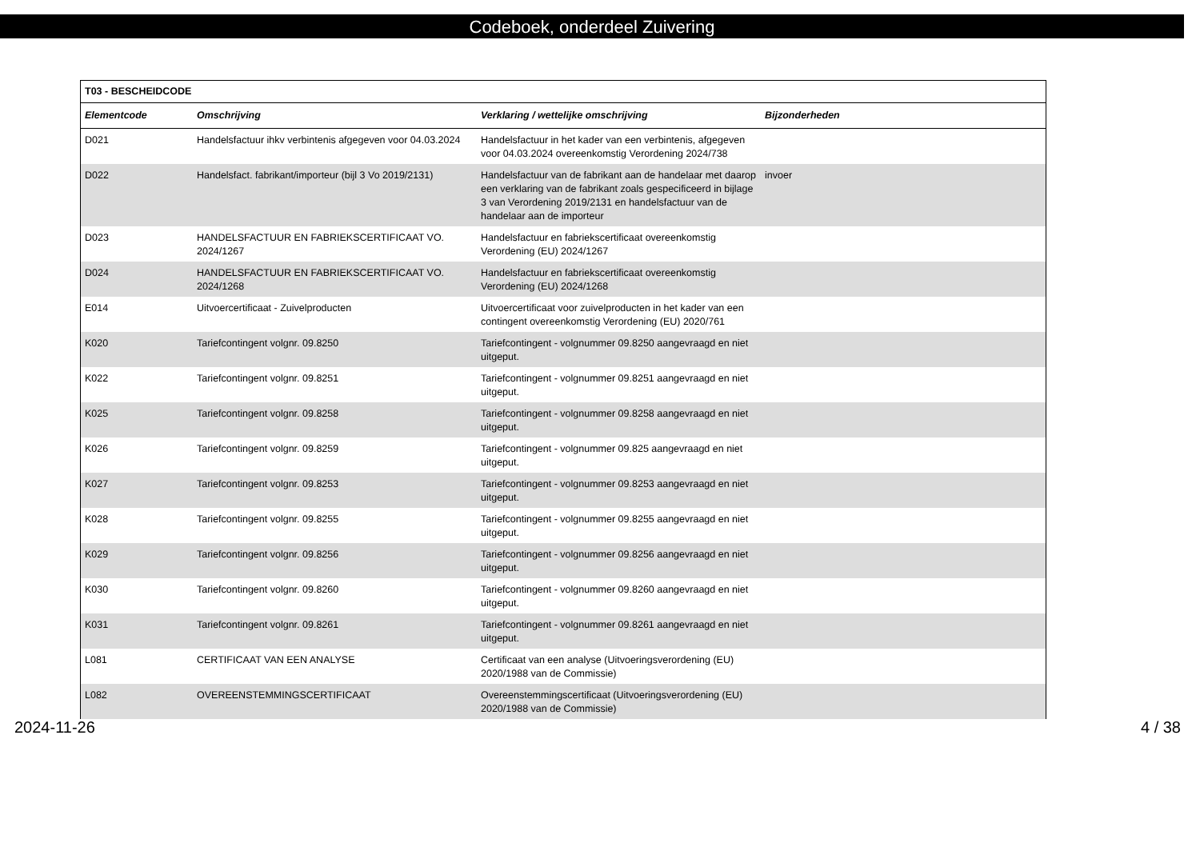Codeboek, onderdeel Zuivering
| T03 - BESCHEIDCODE | | | |
| --- | --- | --- | --- |
| Elementcode | Omschrijving | Verklaring / wettelijke omschrijving | Bijzonderheden |
| D021 | Handelsfactuur ihkv verbintenis afgegeven voor 04.03.2024 | Handelsfactuur in het kader van een verbintenis, afgegeven voor 04.03.2024 overeenkomstig Verordening 2024/738 | |
| D022 | Handelsfact. fabrikant/importeur (bijl 3 Vo 2019/2131) | Handelsfactuur van de fabrikant aan de handelaar met daarop een verklaring van de fabrikant zoals gespecificeerd in bijlage 3 van Verordening 2019/2131 en handelsfactuur van de handelaar aan de importeur | invoer |
| D023 | HANDELSFACTUUR EN FABRIEKSCERTIFICAAT VO. 2024/1267 | Handelsfactuur en fabriekscertificaat overeenkomstig Verordening (EU) 2024/1267 | |
| D024 | HANDELSFACTUUR EN FABRIEKSCERTIFICAAT VO. 2024/1268 | Handelsfactuur en fabriekscertificaat overeenkomstig Verordening (EU) 2024/1268 | |
| E014 | Uitvoercertificaat - Zuivelproducten | Uitvoercertificaat voor zuivelproducten in het kader van een contingent overeenkomstig Verordening (EU) 2020/761 | |
| K020 | Tariefcontingent volgnr. 09.8250 | Tariefcontingent - volgnummer 09.8250 aangevraagd en niet uitgeput. | |
| K022 | Tariefcontingent volgnr. 09.8251 | Tariefcontingent - volgnummer 09.8251 aangevraagd en niet uitgeput. | |
| K025 | Tariefcontingent volgnr. 09.8258 | Tariefcontingent - volgnummer 09.8258 aangevraagd en niet uitgeput. | |
| K026 | Tariefcontingent volgnr. 09.8259 | Tariefcontingent - volgnummer 09.825 aangevraagd en niet uitgeput. | |
| K027 | Tariefcontingent volgnr. 09.8253 | Tariefcontingent - volgnummer 09.8253 aangevraagd en niet uitgeput. | |
| K028 | Tariefcontingent volgnr. 09.8255 | Tariefcontingent - volgnummer 09.8255 aangevraagd en niet uitgeput. | |
| K029 | Tariefcontingent volgnr. 09.8256 | Tariefcontingent - volgnummer 09.8256 aangevraagd en niet uitgeput. | |
| K030 | Tariefcontingent volgnr. 09.8260 | Tariefcontingent - volgnummer 09.8260 aangevraagd en niet uitgeput. | |
| K031 | Tariefcontingent volgnr. 09.8261 | Tariefcontingent - volgnummer 09.8261 aangevraagd en niet uitgeput. | |
| L081 | CERTIFICAAT VAN EEN ANALYSE | Certificaat van een analyse (Uitvoeringsverordening (EU) 2020/1988 van de Commissie) | |
| L082 | OVEREENSTEMMINGSCERTIFICAAT | Overeenstemmingscertificaat (Uitvoeringsverordening (EU) 2020/1988 van de Commissie) | |
2024-11-26 4 / 38